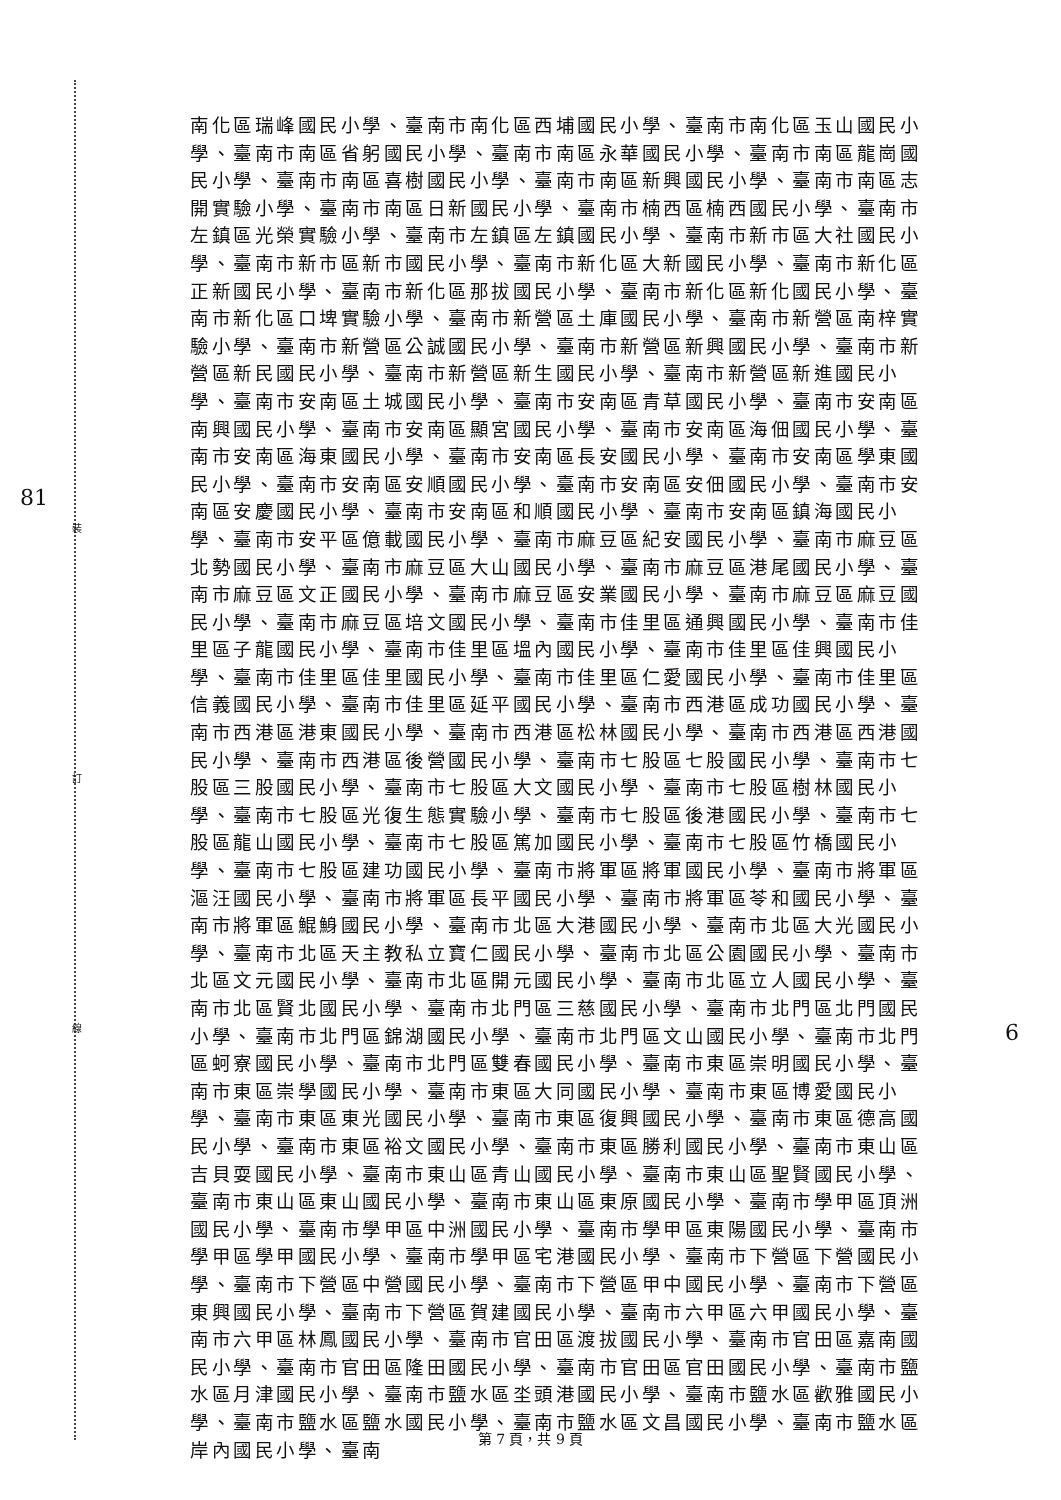81
6
裝
訂
線
南化區瑞峰國民小學、臺南市南化區西埔國民小學、臺南市南化區玉山國民小學、臺南市南區省躬國民小學、臺南市南區永華國民小學、臺南市南區龍崗國民小學、臺南市南區喜樹國民小學、臺南市南區新興國民小學、臺南市南區志開實驗小學、臺南市南區日新國民小學、臺南市楠西區楠西國民小學、臺南市左鎮區光榮實驗小學、臺南市左鎮區左鎮國民小學、臺南市新市區大社國民小學、臺南市新市區新市國民小學、臺南市新化區大新國民小學、臺南市新化區正新國民小學、臺南市新化區那拔國民小學、臺南市新化區新化國民小學、臺南市新化區口埤實驗小學、臺南市新營區土庫國民小學、臺南市新營區南梓實驗小學、臺南市新營區公誠國民小學、臺南市新營區新興國民小學、臺南市新營區新民國民小學、臺南市新營區新生國民小學、臺南市新營區新進國民小學、臺南市安南區土城國民小學、臺南市安南區青草國民小學、臺南市安南區南興國民小學、臺南市安南區顯宮國民小學、臺南市安南區海佃國民小學、臺南市安南區海東國民小學、臺南市安南區長安國民小學、臺南市安南區學東國民小學、臺南市安南區安順國民小學、臺南市安南區安佃國民小學、臺南市安南區安慶國民小學、臺南市安南區和順國民小學、臺南市安南區鎮海國民小學、臺南市安平區億載國民小學、臺南市麻豆區紀安國民小學、臺南市麻豆區北勢國民小學、臺南市麻豆區大山國民小學、臺南市麻豆區港尾國民小學、臺南市麻豆區文正國民小學、臺南市麻豆區安業國民小學、臺南市麻豆區麻豆國民小學、臺南市麻豆區培文國民小學、臺南市佳里區通興國民小學、臺南市佳里區子龍國民小學、臺南市佳里區塭內國民小學、臺南市佳里區佳興國民小學、臺南市佳里區佳里國民小學、臺南市佳里區仁愛國民小學、臺南市佳里區信義國民小學、臺南市佳里區延平國民小學、臺南市西港區成功國民小學、臺南市西港區港東國民小學、臺南市西港區松林國民小學、臺南市西港區西港國民小學、臺南市西港區後營國民小學、臺南市七股區七股國民小學、臺南市七股區三股國民小學、臺南市七股區大文國民小學、臺南市七股區樹林國民小學、臺南市七股區光復生態實驗小學、臺南市七股區後港國民小學、臺南市七股區龍山國民小學、臺南市七股區篤加國民小學、臺南市七股區竹橋國民小學、臺南市七股區建功國民小學、臺南市將軍區將軍國民小學、臺南市將軍區漚汪國民小學、臺南市將軍區長平國民小學、臺南市將軍區苓和國民小學、臺南市將軍區鯤鯓國民小學、臺南市北區大港國民小學、臺南市北區大光國民小學、臺南市北區天主教私立寶仁國民小學、臺南市北區公園國民小學、臺南市北區文元國民小學、臺南市北區開元國民小學、臺南市北區立人國民小學、臺南市北區賢北國民小學、臺南市北門區三慈國民小學、臺南市北門區北門國民小學、臺南市北門區錦湖國民小學、臺南市北門區文山國民小學、臺南市北門區蚵寮國民小學、臺南市北門區雙春國民小學、臺南市東區崇明國民小學、臺南市東區崇學國民小學、臺南市東區大同國民小學、臺南市東區博愛國民小學、臺南市東區東光國民小學、臺南市東區復興國民小學、臺南市東區德高國民小學、臺南市東區裕文國民小學、臺南市東區勝利國民小學、臺南市東山區吉貝耍國民小學、臺南市東山區青山國民小學、臺南市東山區聖賢國民小學、臺南市東山區東山國民小學、臺南市東山區東原國民小學、臺南市學甲區頂洲國民小學、臺南市學甲區中洲國民小學、臺南市學甲區東陽國民小學、臺南市學甲區學甲國民小學、臺南市學甲區宅港國民小學、臺南市下營區下營國民小學、臺南市下營區中營國民小學、臺南市下營區甲中國民小學、臺南市下營區東興國民小學、臺南市下營區賀建國民小學、臺南市六甲區六甲國民小學、臺南市六甲區林鳳國民小學、臺南市官田區渡拔國民小學、臺南市官田區嘉南國民小學、臺南市官田區隆田國民小學、臺南市官田區官田國民小學、臺南市鹽水區月津國民小學、臺南市鹽水區坔頭港國民小學、臺南市鹽水區歡雅國民小學、臺南市鹽水區鹽水國民小學、臺南市鹽水區文昌國民小學、臺南市鹽水區岸內國民小學、臺南
第 7 頁，共 9 頁